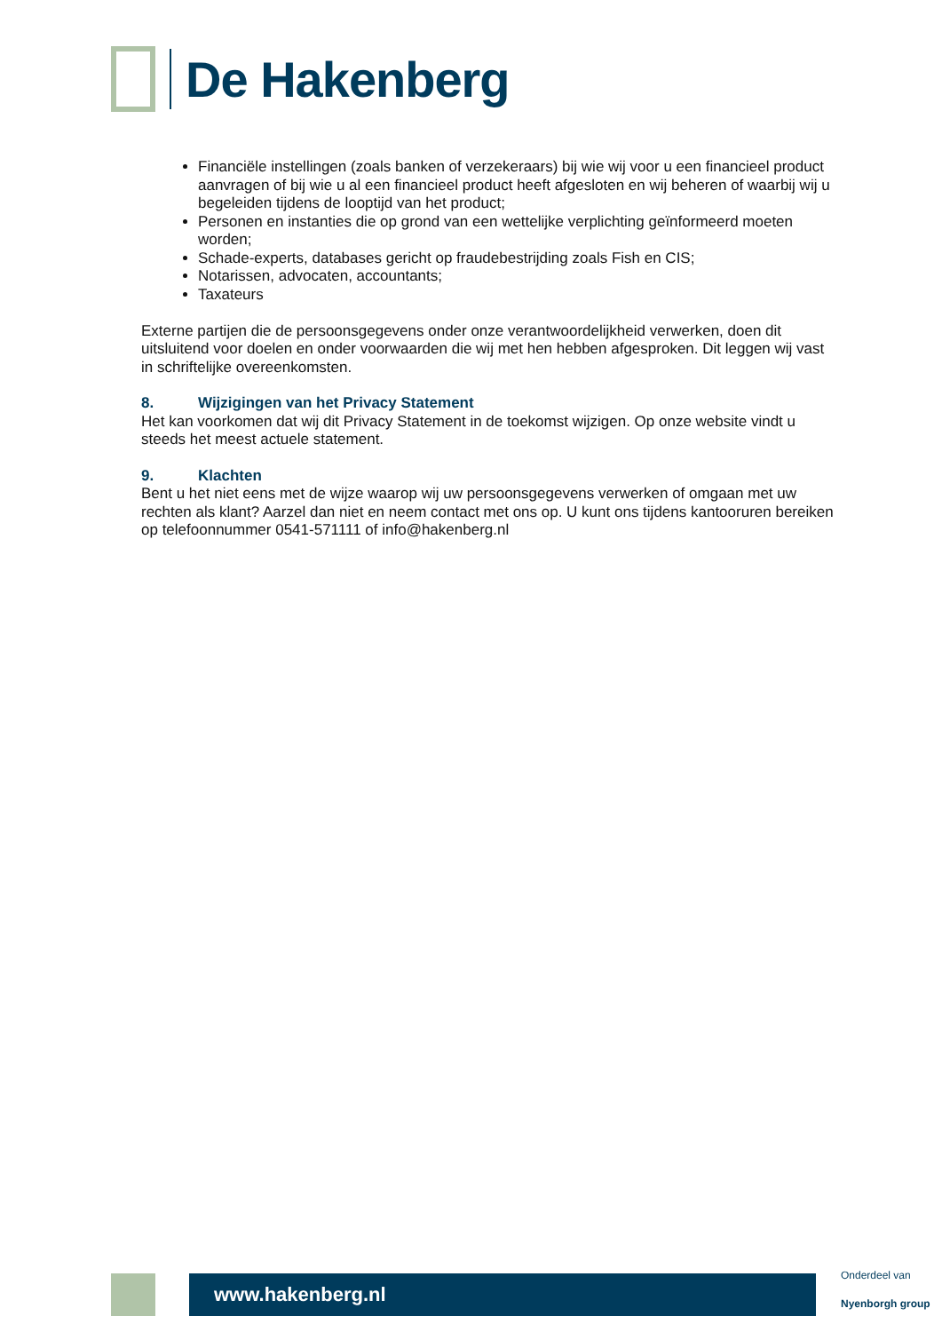De Hakenberg
Financiële instellingen (zoals banken of verzekeraars) bij wie wij voor u een financieel product aanvragen of bij wie u al een financieel product heeft afgesloten en wij beheren of waarbij wij u begeleiden tijdens de looptijd van het product;
Personen en instanties die op grond van een wettelijke verplichting geïnformeerd moeten worden;
Schade-experts, databases gericht op fraudebestrijding zoals Fish en CIS;
Notarissen, advocaten, accountants;
Taxateurs
Externe partijen die de persoonsgegevens onder onze verantwoordelijkheid verwerken, doen dit uitsluitend voor doelen en onder voorwaarden die wij met hen hebben afgesproken. Dit leggen wij vast in schriftelijke overeenkomsten.
8. Wijzigingen van het Privacy Statement
Het kan voorkomen dat wij dit Privacy Statement in de toekomst wijzigen. Op onze website vindt u steeds het meest actuele statement.
9. Klachten
Bent u het niet eens met de wijze waarop wij uw persoonsgegevens verwerken of omgaan met uw rechten als klant? Aarzel dan niet en neem contact met ons op. U kunt ons tijdens kantooruren bereiken op telefoonnummer 0541-571111 of info@hakenberg.nl
www.hakenberg.nl
Onderdeel van
Nyenborgh group